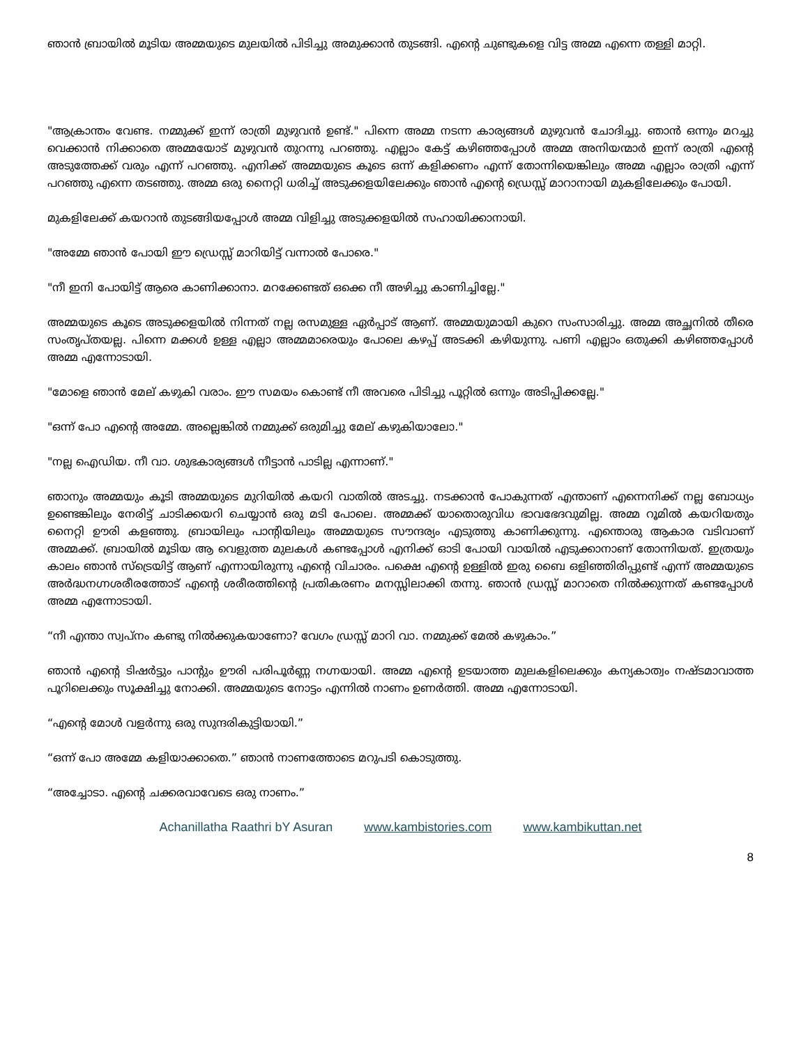ഞാൻ ബ്രായിൽ മൂടിയ അമ്മയുടെ മുലയിൽ പിടിച്ചു അമുക്കാൻ തുടങ്ങി. എന്റെ ചുണ്ടുകളെ വിട്ട അമ്മ എന്നെ തള്ളി മാറ്റി.
"ആക്രാന്തം വേണ്ട. നമ്മുക്ക് ഇന്ന് രാത്രി മുഴുവൻ ഉണ്ട്." പിന്നെ അമ്മ നടന്ന കാര്യങ്ങൾ മുഴുവൻ ചോദിച്ചു. ഞാൻ ഒന്നും മറച്ചു വെക്കാൻ നിക്കാതെ അമ്മയോട് മുഴുവൻ തുറന്നു പറഞ്ഞു. എല്ലാം കേട്ട് കഴിഞ്ഞപ്പോൾ അമ്മ അനിയന്മാർ ഇന്ന് രാത്രി എന്റെ അടുത്തേക്ക് വരും എന്ന് പറഞ്ഞു. എനിക്ക് അമ്മയുടെ കൂടെ ഒന്ന് കളിക്കണം എന്ന് തോന്നിയെങ്കിലും അമ്മ എല്ലാം രാത്രി എന്ന് പറഞ്ഞു എന്നെ തടഞ്ഞു. അമ്മ ഒരു നൈറ്റി ധരിച്ച് അടുക്കളയിലേക്കും ഞാൻ എന്റെ ഡ്രെസ്സ് മാറാനായി മുകളിലേക്കും പോയി.
മുകളിലേക്ക് കയറാൻ തുടങ്ങിയപ്പോൾ അമ്മ വിളിച്ചു അടുക്കളയിൽ സഹായിക്കാനായി.
"അമ്മേ ഞാൻ പോയി ഈ ഡ്രെസ്സ് മാറിയിട്ട് വന്നാൽ പോരെ."
"നീ ഇനി പോയിട്ട് ആരെ കാണിക്കാനാ. മറക്കേണ്ടത് ഒക്കെ നീ അഴിച്ചു കാണിച്ചില്ലേ."
അമ്മയുടെ കൂടെ അടുക്കളയിൽ നിന്നത് നല്ല രസമുള്ള ഏർപ്പാട് ആണ്. അമ്മയുമായി കുറെ സംസാരിച്ചു. അമ്മ അച്ഛനിൽ തീരെ സംതൃപ്തയല്ല. പിന്നെ മക്കൾ ഉള്ള എല്ലാ അമ്മമാരെയും പോലെ കഴപ്പ് അടക്കി കഴിയുന്നു. പണി എല്ലാം ഒതുക്കി കഴിഞ്ഞപ്പോൾ അമ്മ എന്നോടായി.
"മോളെ ഞാൻ മേല് കഴുകി വരാം. ഈ സമയം കൊണ്ട് നീ അവരെ പിടിച്ചു പൂറ്റിൽ ഒന്നും അടിപ്പിക്കല്ലേ."
"ഒന്ന് പോ എന്റെ അമ്മേ. അല്ലെങ്കിൽ നമ്മുക്ക് ഒരുമിച്ചു മേല് കഴുകിയാലോ."
"നല്ല ഐഡിയ. നീ വാ. ശുഭകാര്യങ്ങൾ നീട്ടാൻ പാടില്ല എന്നാണ്."
ഞാനും അമ്മയും കൂടി അമ്മയുടെ മുറിയിൽ കയറി വാതിൽ അടച്ചു. നടക്കാൻ പോകുന്നത് എന്താണ് എന്നെനിക്ക് നല്ല ബോധ്യം ഉണ്ടെങ്കിലും നേരിട്ട് ചാടിക്കയറി ചെയ്യാൻ ഒരു മടി പോലെ. അമ്മക്ക് യാതൊരുവിധ ഭാവഭേദവുമില്ല. അമ്മ റൂമിൽ കയറിയതും നൈറ്റി ഊരി കളഞ്ഞു. ബ്രായിലും പാന്റിയിലും അമ്മയുടെ സൗന്ദര്യം എടുത്തു കാണിക്കുന്നു. എന്തൊരു ആകാര വടിവാണ് അമ്മക്ക്. ബ്രായിൽ മൂടിയ ആ വെളുത്ത മുലകൾ കണ്ടപ്പോൾ എനിക്ക് ഓടി പോയി വായിൽ എടുക്കാനാണ് തോന്നിയത്. ഇത്രയും കാലം ഞാൻ സ്ട്രെയിട്ട് ആണ് എന്നായിരുന്നു എന്റെ വിചാരം. പക്ഷെ എന്റെ ഉള്ളിൽ ഇരു ബൈ ഒളിഞ്ഞിരിപ്പുണ്ട് എന്ന് അമ്മയുടെ അർദ്ധനഗ്നശരീരത്തോട് എന്റെ ശരീരത്തിന്റെ പ്രതികരണം മനസ്സിലാക്കി തന്നു. ഞാൻ ഡ്രസ്സ് മാറാതെ നിൽക്കുന്നത് കണ്ടപ്പോൾ അമ്മ എന്നോടായി.
“നീ എന്താ സ്വപ്നം കണ്ടു നിൽക്കുകയാണോ? വേഗം ഡ്രസ്സ് മാറി വാ. നമ്മുക്ക് മേൽ കഴുകാം.”
ഞാൻ എന്റെ ടിഷർട്ടും പാന്റും ഊരി പരിപൂർണ്ണ നഗ്നയായി. അമ്മ എന്റെ ഉടയാത്ത മുലകളിലെക്കും കന്യകാത്വം നഷ്ടമാവാത്ത പൂറിലെക്കും സൂക്ഷിച്ചു നോക്കി. അമ്മയുടെ നോട്ടം എന്നിൽ നാണം ഉണർത്തി. അമ്മ എന്നോടായി.
“എന്റെ മോൾ വളർന്നു ഒരു സുന്ദരികുട്ടിയായി.”
“ഒന്ന് പോ അമ്മേ കളിയാക്കാതെ.” ഞാൻ നാണത്തോടെ മറുപടി കൊടുത്തു.
“അച്ചോടാ. എന്റെ ചക്കരവാവേടെ ഒരു നാണം.”
Achanillatha Raathri bY Asuran www.kambistories.com www.kambikuttan.net
8